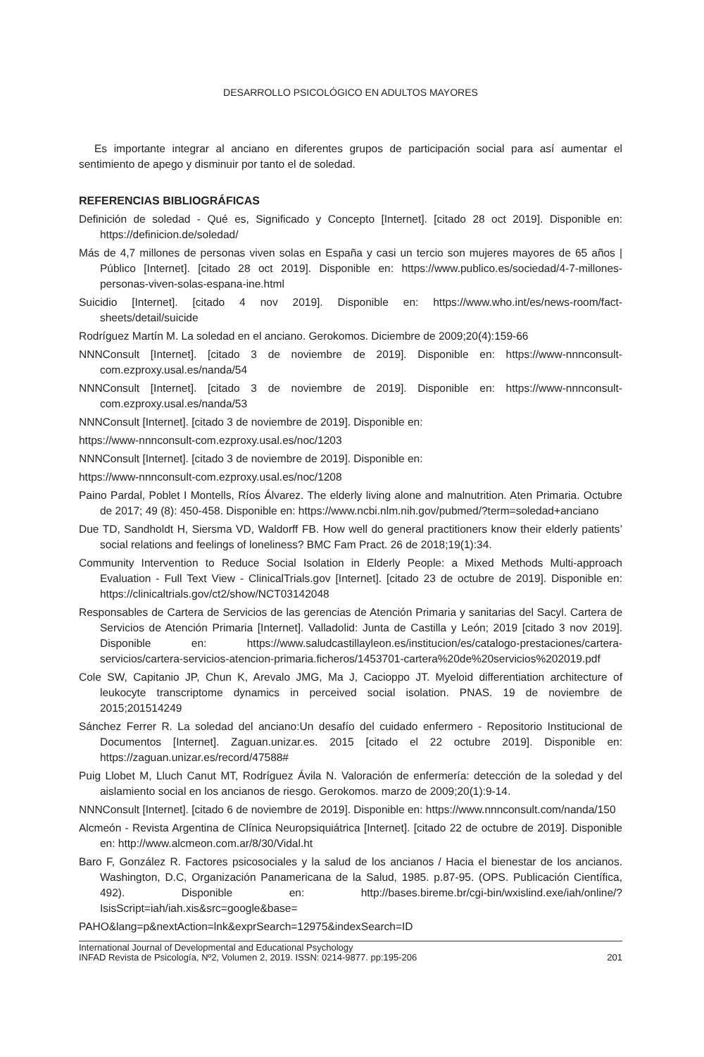DESARROLLO PSICOLÓGICO EN ADULTOS MAYORES
Es importante integrar al anciano en diferentes grupos de participación social para así aumentar el sentimiento de apego y disminuir por tanto el de soledad.
REFERENCIAS BIBLIOGRÁFICAS
Definición de soledad - Qué es, Significado y Concepto [Internet]. [citado 28 oct 2019]. Disponible en: https://definicion.de/soledad/
Más de 4,7 millones de personas viven solas en España y casi un tercio son mujeres mayores de 65 años | Público [Internet]. [citado 28 oct 2019]. Disponible en: https://www.publico.es/sociedad/4-7-millones-personas-viven-solas-espana-ine.html
Suicidio [Internet]. [citado 4 nov 2019]. Disponible en: https://www.who.int/es/news-room/fact-sheets/detail/suicide
Rodríguez Martín M. La soledad en el anciano. Gerokomos. Diciembre de 2009;20(4):159-66
NNNConsult [Internet]. [citado 3 de noviembre de 2019]. Disponible en: https://www-nnnconsult-com.ezproxy.usal.es/nanda/54
NNNConsult [Internet]. [citado 3 de noviembre de 2019]. Disponible en: https://www-nnnconsult-com.ezproxy.usal.es/nanda/53
NNNConsult [Internet]. [citado 3 de noviembre de 2019]. Disponible en:
https://www-nnnconsult-com.ezproxy.usal.es/noc/1203
NNNConsult [Internet]. [citado 3 de noviembre de 2019]. Disponible en:
https://www-nnnconsult-com.ezproxy.usal.es/noc/1208
Paino Pardal, Poblet I Montells, Ríos Álvarez. The elderly living alone and malnutrition. Aten Primaria. Octubre de 2017; 49 (8): 450-458. Disponible en: https://www.ncbi.nlm.nih.gov/pubmed/?term=soledad+anciano
Due TD, Sandholdt H, Siersma VD, Waldorff FB. How well do general practitioners know their elderly patients’ social relations and feelings of loneliness? BMC Fam Pract. 26 de 2018;19(1):34.
Community Intervention to Reduce Social Isolation in Elderly People: a Mixed Methods Multi-approach Evaluation - Full Text View - ClinicalTrials.gov [Internet]. [citado 23 de octubre de 2019]. Disponible en: https://clinicaltrials.gov/ct2/show/NCT03142048
Responsables de Cartera de Servicios de las gerencias de Atención Primaria y sanitarias del Sacyl. Cartera de Servicios de Atención Primaria [Internet]. Valladolid: Junta de Castilla y León; 2019 [citado 3 nov 2019]. Disponible en: https://www.saludcastillayleon.es/institucion/es/catalogo-prestaciones/cartera-servicios/cartera-servicios-atencion-primaria.ficheros/1453701-cartera%20de%20servicios%202019.pdf
Cole SW, Capitanio JP, Chun K, Arevalo JMG, Ma J, Cacioppo JT. Myeloid differentiation architecture of leukocyte transcriptome dynamics in perceived social isolation. PNAS. 19 de noviembre de 2015;201514249
Sánchez Ferrer R. La soledad del anciano:Un desafío del cuidado enfermero - Repositorio Institucional de Documentos [Internet]. Zaguan.unizar.es. 2015 [citado el 22 octubre 2019]. Disponible en: https://zaguan.unizar.es/record/47588#
Puig Llobet M, Lluch Canut MT, Rodríguez Ávila N. Valoración de enfermería: detección de la soledad y del aislamiento social en los ancianos de riesgo. Gerokomos. marzo de 2009;20(1):9-14.
NNNConsult [Internet]. [citado 6 de noviembre de 2019]. Disponible en: https://www.nnnconsult.com/nanda/150
Alcmeón - Revista Argentina de Clínica Neuropsiquiátrica [Internet]. [citado 22 de octubre de 2019]. Disponible en: http://www.alcmeon.com.ar/8/30/Vidal.ht
Baro F, González R. Factores psicosociales y la salud de los ancianos / Hacia el bienestar de los ancianos. Washington, D.C, Organización Panamericana de la Salud, 1985. p.87-95. (OPS. Publicación Científica, 492). Disponible en: http://bases.bireme.br/cgi-bin/wxislind.exe/iah/online/?IsisScript=iah/iah.xis&src=google&base=
PAHO&lang=p&nextAction=lnk&exprSearch=12975&indexSearch=ID
International Journal of Developmental and Educational Psychology
INFAD Revista de Psicología, Nº2, Volumen 2, 2019. ISSN: 0214-9877. pp:195-206 201